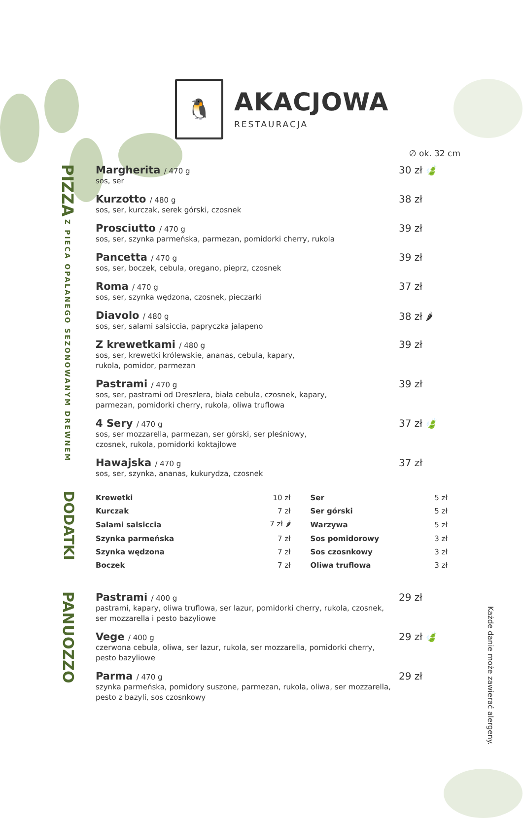🐧
AKACJOWA
RESTAURACJA
∅ ok. 32 cm
PIZZA Z PIECA OPALANEGO SEZONOWANYM DREWNEM
Margherita / 470 g
sos, ser
30 zł 🍃
Kurzotto / 480 g
sos, ser, kurczak, serek górski, czosnek
38 zł
Prosciutto / 470 g
sos, ser, szynka parmeńska, parmezan, pomidorki cherry, rukola
39 zł
Pancetta / 470 g
sos, ser, boczek, cebula, oregano, pieprz, czosnek
39 zł
Roma / 470 g
sos, ser, szynka wędzona, czosnek, pieczarki
37 zł
Diavolo / 480 g
sos, ser, salami salsiccia, papryczka jalapeno
38 zł 🌶
Z krewetkami / 480 g
sos, ser, krewetki królewskie, ananas, cebula, kapary,
rukola, pomidor, parmezan
39 zł
Pastrami / 470 g
sos, ser, pastrami od Dreszlera, biała cebula, czosnek, kapary,
parmezan, pomidorki cherry, rukola, oliwa truflowa
39 zł
4 Sery / 470 g
sos, ser mozzarella, parmezan, ser górski, ser pleśniowy,
czosnek, rukola, pomidorki koktajlowe
37 zł 🍃
Hawajska / 470 g
sos, ser, szynka, ananas, kukurydza, czosnek
37 zł
DODATKI
| Krewetki | 10 zł | Ser | 5 zł |
| Kurczak | 7 zł | Ser górski | 5 zł |
| Salami salsiccia | 7 zł 🌶 | Warzywa | 5 zł |
| Szynka parmeńska | 7 zł | Sos pomidorowy | 3 zł |
| Szynka wędzona | 7 zł | Sos czosnkowy | 3 zł |
| Boczek | 7 zł | Oliwa truflowa | 3 zł |
PANUOZZO
Pastrami / 400 g
pastrami, kapary, oliwa truflowa, ser lazur, pomidorki cherry, rukola, czosnek,
ser mozzarella i pesto bazyliowe
29 zł
Vege / 400 g
czerwona cebula, oliwa, ser lazur, rukola, ser mozzarella, pomidorki cherry,
pesto bazyliowe
29 zł 🍃
Parma / 470 g
szynka parmeńska, pomidory suszone, parmezan, rukola, oliwa, ser mozzarella,
pesto z bazyli, sos czosnkowy
29 zł
Każde danie może zawierać alergeny.